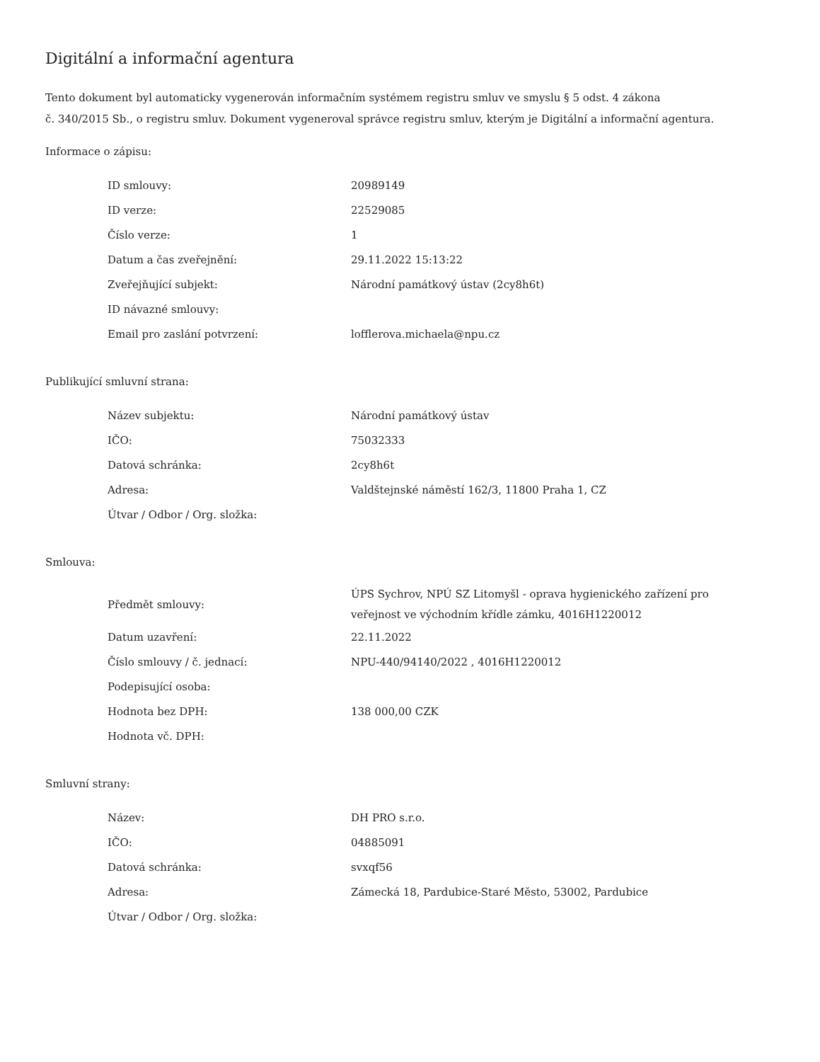Digitální a informační agentura
Tento dokument byl automaticky vygenerován informačním systémem registru smluv ve smyslu § 5 odst. 4 zákona
č. 340/2015 Sb., o registru smluv. Dokument vygeneroval správce registru smluv, kterým je Digitální a informační agentura.
Informace o zápisu:
| ID smlouvy: | 20989149 |
| ID verze: | 22529085 |
| Číslo verze: | 1 |
| Datum a čas zveřejnění: | 29.11.2022 15:13:22 |
| Zveřejňující subjekt: | Národní památkový ústav (2cy8h6t) |
| ID návazné smlouvy: | |
| Email pro zaslání potvrzení: | lofflerova.michaela@npu.cz |
Publikující smluvní strana:
| Název subjektu: | Národní památkový ústav |
| IČO: | 75032333 |
| Datová schránka: | 2cy8h6t |
| Adresa: | Valdštejnské náměstí 162/3, 11800 Praha 1, CZ |
| Útvar / Odbor / Org. složka: | |
Smlouva:
| Předmět smlouvy: | ÚPS Sychrov, NPÚ SZ Litomyšl - oprava hygienického zařízení pro veřejnost ve východním křídle zámku, 4016H1220012 |
| Datum uzavření: | 22.11.2022 |
| Číslo smlouvy / č. jednací: | NPU-440/94140/2022 , 4016H1220012 |
| Podepisující osoba: | |
| Hodnota bez DPH: | 138 000,00 CZK |
| Hodnota vč. DPH: | |
Smluvní strany:
| Název: | DH PRO s.r.o. |
| IČO: | 04885091 |
| Datová schránka: | svxqf56 |
| Adresa: | Zámecká 18, Pardubice-Staré Město, 53002, Pardubice |
| Útvar / Odbor / Org. složka: | |